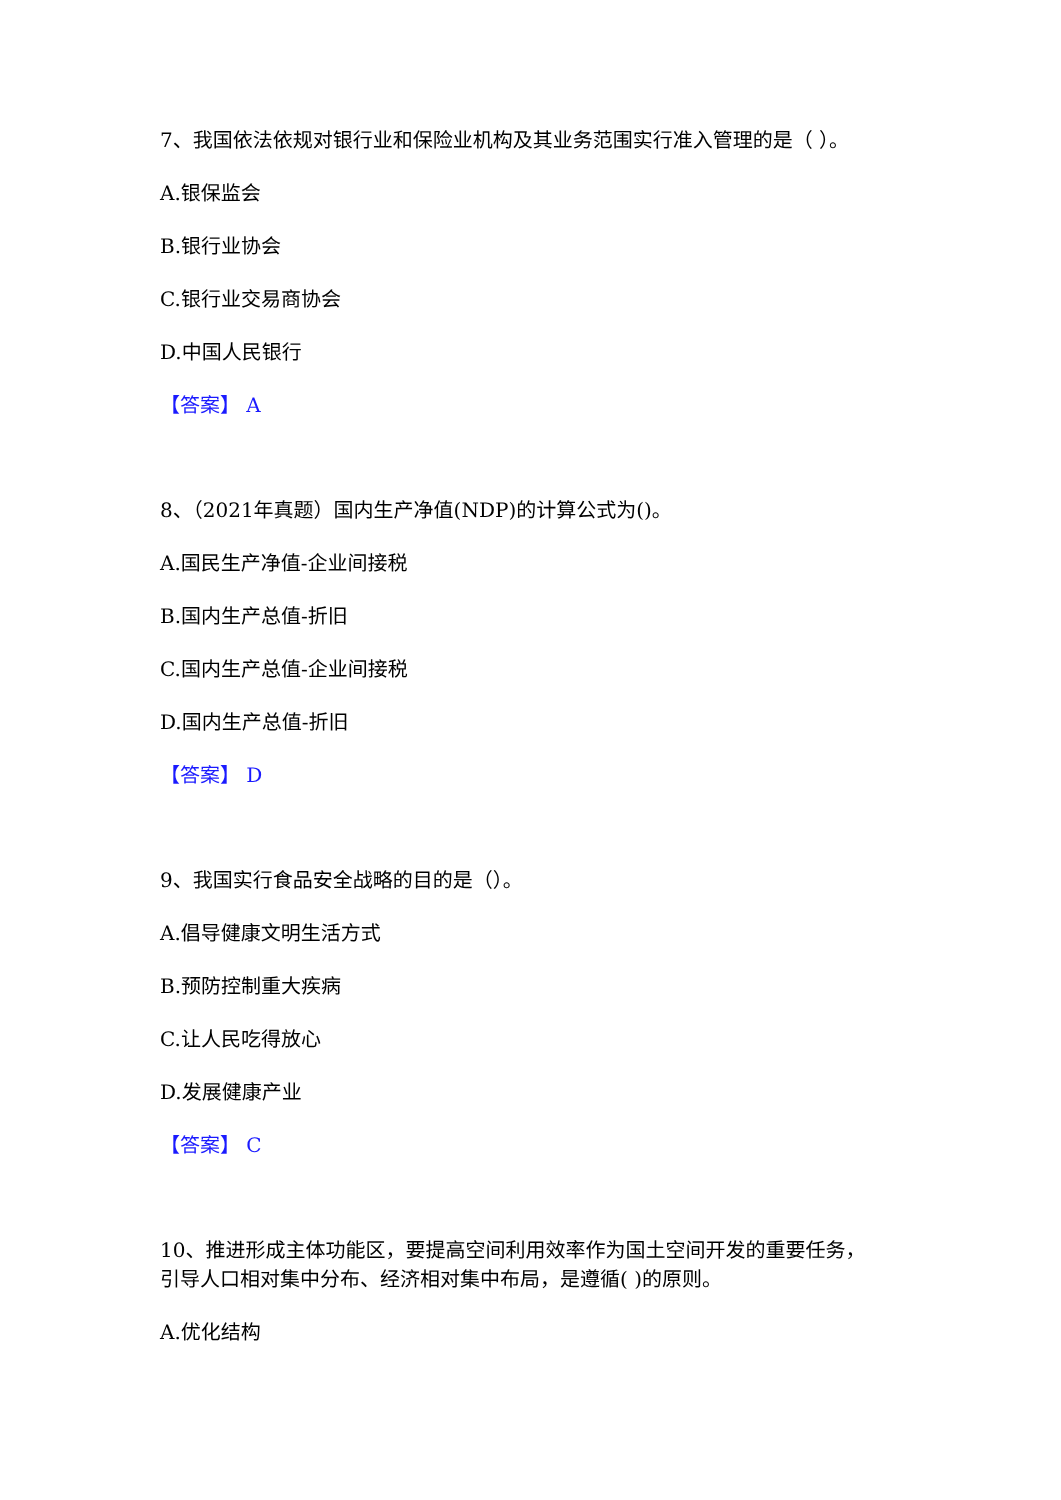7、我国依法依规对银行业和保险业机构及其业务范围实行准入管理的是（ ）。
A.银保监会
B.银行业协会
C.银行业交易商协会
D.中国人民银行
【答案】 A
8、（2021年真题）国内生产净值(NDP)的计算公式为()。
A.国民生产净值-企业间接税
B.国内生产总值-折旧
C.国内生产总值-企业间接税
D.国内生产总值-折旧
【答案】 D
9、我国实行食品安全战略的目的是（）。
A.倡导健康文明生活方式
B.预防控制重大疾病
C.让人民吃得放心
D.发展健康产业
【答案】 C
10、推进形成主体功能区，要提高空间利用效率作为国土空间开发的重要任务，引导人口相对集中分布、经济相对集中布局，是遵循( )的原则。
A.优化结构